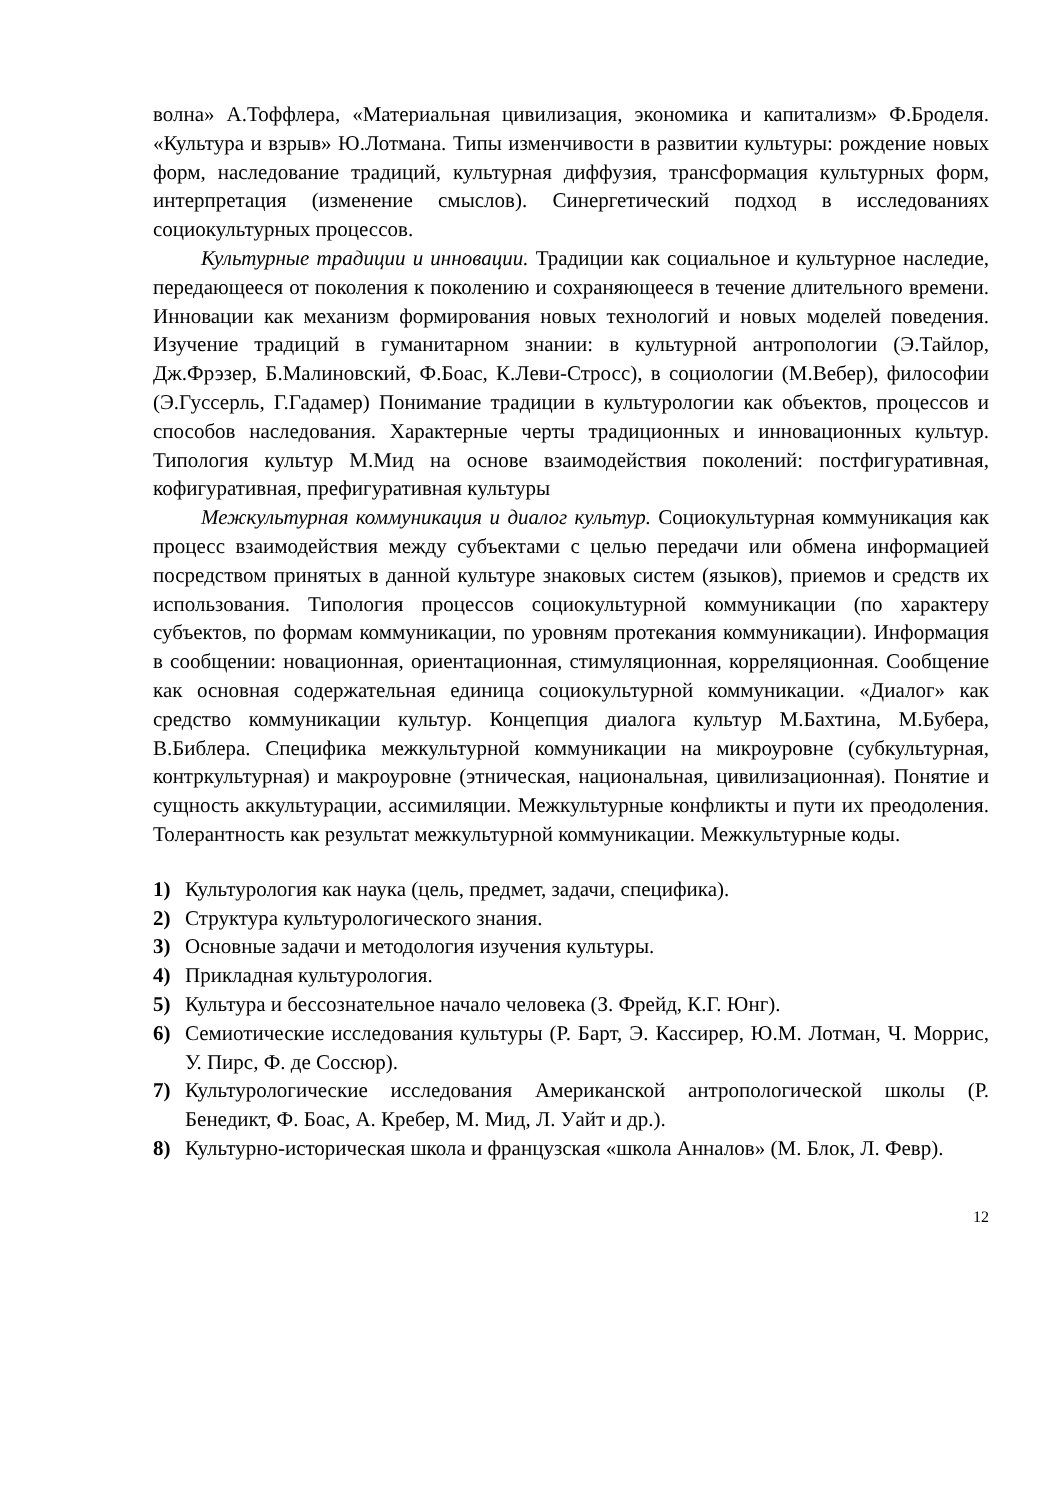волна» А.Тоффлера, «Материальная цивилизация, экономика и капитализм» Ф.Броделя. «Культура и взрыв» Ю.Лотмана. Типы изменчивости в развитии культуры: рождение новых форм, наследование традиций, культурная диффузия, трансформация культурных форм, интерпретация (изменение смыслов). Синергетический подход в исследованиях социокультурных процессов.
Культурные традиции и инновации. Традиции как социальное и культурное наследие, передающееся от поколения к поколению и сохраняющееся в течение длительного времени. Инновации как механизм формирования новых технологий и новых моделей поведения. Изучение традиций в гуманитарном знании: в культурной антропологии (Э.Тайлор, Дж.Фрэзер, Б.Малиновский, Ф.Боас, К.Леви-Стросс), в социологии (М.Вебер), философии (Э.Гуссерль, Г.Гадамер) Понимание традиции в культурологии как объектов, процессов и способов наследования. Характерные черты традиционных и инновационных культур. Типология культур М.Мид на основе взаимодействия поколений: постфигуративная, кофигуративная, префигуративная культуры
Межкультурная коммуникация и диалог культур. Социокультурная коммуникация как процесс взаимодействия между субъектами с целью передачи или обмена информацией посредством принятых в данной культуре знаковых систем (языков), приемов и средств их использования. Типология процессов социокультурной коммуникации (по характеру субъектов, по формам коммуникации, по уровням протекания коммуникации). Информация в сообщении: новационная, ориентационная, стимуляционная, корреляционная. Сообщение как основная содержательная единица социокультурной коммуникации. «Диалог» как средство коммуникации культур. Концепция диалога культур М.Бахтина, М.Бубера, В.Библера. Специфика межкультурной коммуникации на микроуровне (субкультурная, контркультурная) и макроуровне (этническая, национальная, цивилизационная). Понятие и сущность аккультурации, ассимиляции. Межкультурные конфликты и пути их преодоления. Толерантность как результат межкультурной коммуникации. Межкультурные коды.
1) Культурология как наука (цель, предмет, задачи, специфика).
2) Структура культурологического знания.
3) Основные задачи и методология изучения культуры.
4) Прикладная культурология.
5) Культура и бессознательное начало человека (З. Фрейд, К.Г. Юнг).
6) Семиотические исследования культуры (Р. Барт, Э. Кассирер, Ю.М. Лотман, Ч. Моррис, У. Пирс, Ф. де Соссюр).
7) Культурологические исследования Американской антропологической школы (Р. Бенедикт, Ф. Боас, А. Кребер, М. Мид, Л. Уайт и др.).
8) Культурно-историческая школа и французская «школа Анналов» (М. Блок, Л. Февр).
12